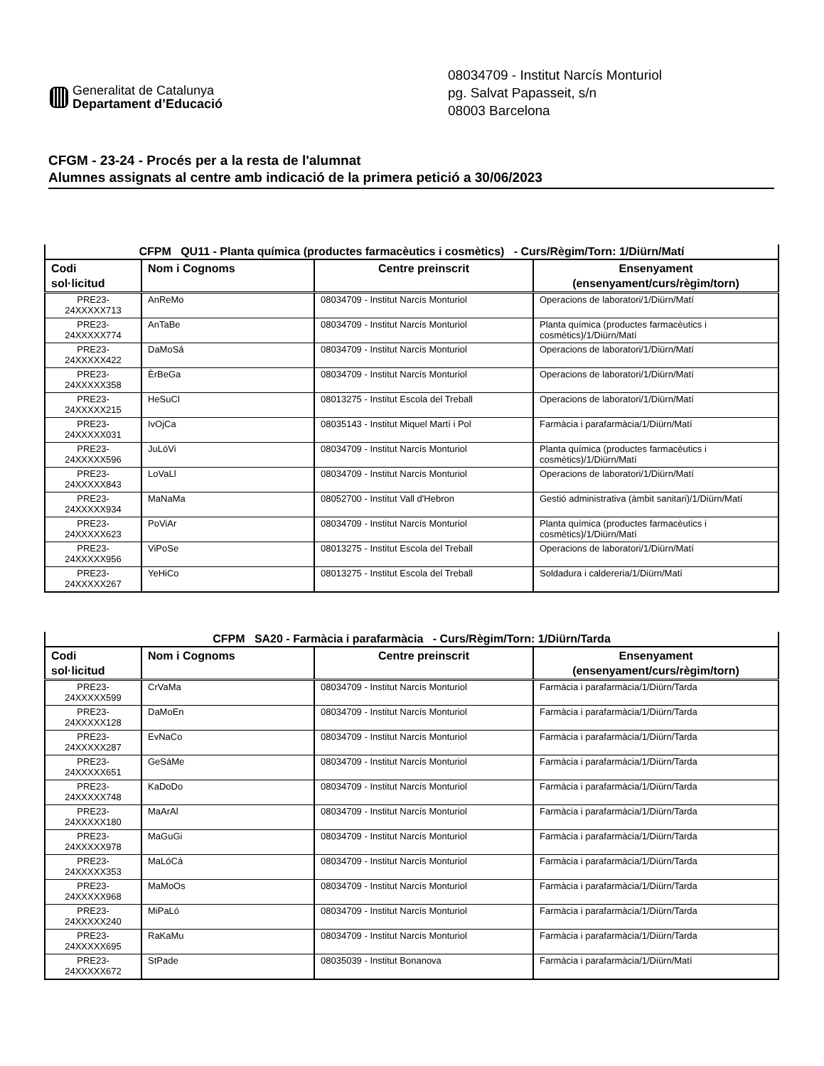Generalitat de Catalunya
Departament d’Educació
08034709 - Institut Narcís Monturiol
pg. Salvat Papasseit, s/n
08003 Barcelona
CFGM - 23-24 - Procés per a la resta de l'alumnat
Alumnes assignats al centre amb indicació de la primera petició a 30/06/2023
| CFPM QU11 - Planta química (productes farmacèutics i cosmètics) - Curs/Règim/Torn: 1/Diürn/Matí | | | |
| --- | --- | --- | --- |
| Codi sol·licitud | Nom i Cognoms | Centre preinscrit | Ensenyament (ensenyament/curs/règim/torn) |
| PRE23- 24XXXXX713 | AnReMo | 08034709 - Institut Narcís Monturiol | Operacions de laboratori/1/Diürn/Matí |
| PRE23- 24XXXXX774 | AnTaBe | 08034709 - Institut Narcís Monturiol | Planta química (productes farmacèutics i cosmètics)/1/Diürn/Matí |
| PRE23- 24XXXXX422 | DaMoSá | 08034709 - Institut Narcís Monturiol | Operacions de laboratori/1/Diürn/Matí |
| PRE23- 24XXXXX358 | ÈrBeGa | 08034709 - Institut Narcís Monturiol | Operacions de laboratori/1/Diürn/Matí |
| PRE23- 24XXXXX215 | HeSuCl | 08013275 - Institut Escola del Treball | Operacions de laboratori/1/Diürn/Matí |
| PRE23- 24XXXXX031 | IvOjCa | 08035143 - Institut Miquel Martí i Pol | Farmàcia i parafarmàcia/1/Diürn/Matí |
| PRE23- 24XXXXX596 | JuLóVi | 08034709 - Institut Narcís Monturiol | Planta química (productes farmacèutics i cosmètics)/1/Diürn/Matí |
| PRE23- 24XXXXX843 | LoVaLl | 08034709 - Institut Narcís Monturiol | Operacions de laboratori/1/Diürn/Matí |
| PRE23- 24XXXXX934 | MaNaMa | 08052700 - Institut Vall d'Hebron | Gestió administrativa (àmbit sanitari)/1/Diürn/Matí |
| PRE23- 24XXXXX623 | PoViAr | 08034709 - Institut Narcís Monturiol | Planta química (productes farmacèutics i cosmètics)/1/Diürn/Matí |
| PRE23- 24XXXXX956 | ViPoSe | 08013275 - Institut Escola del Treball | Operacions de laboratori/1/Diürn/Matí |
| PRE23- 24XXXXX267 | YeHiCo | 08013275 - Institut Escola del Treball | Soldadura i caldereria/1/Diürn/Matí |
| CFPM SA20 - Farmàcia i parafarmàcia - Curs/Règim/Torn: 1/Diürn/Tarda | | | |
| --- | --- | --- | --- |
| Codi sol·licitud | Nom i Cognoms | Centre preinscrit | Ensenyament (ensenyament/curs/règim/torn) |
| PRE23- 24XXXXX599 | CrVaMa | 08034709 - Institut Narcís Monturiol | Farmàcia i parafarmàcia/1/Diürn/Tarda |
| PRE23- 24XXXXX128 | DaMoEn | 08034709 - Institut Narcís Monturiol | Farmàcia i parafarmàcia/1/Diürn/Tarda |
| PRE23- 24XXXXX287 | EvNaCo | 08034709 - Institut Narcís Monturiol | Farmàcia i parafarmàcia/1/Diürn/Tarda |
| PRE23- 24XXXXX651 | GeSáMe | 08034709 - Institut Narcís Monturiol | Farmàcia i parafarmàcia/1/Diürn/Tarda |
| PRE23- 24XXXXX748 | KaDoDo | 08034709 - Institut Narcís Monturiol | Farmàcia i parafarmàcia/1/Diürn/Tarda |
| PRE23- 24XXXXX180 | MaArAl | 08034709 - Institut Narcís Monturiol | Farmàcia i parafarmàcia/1/Diürn/Tarda |
| PRE23- 24XXXXX978 | MaGuGi | 08034709 - Institut Narcís Monturiol | Farmàcia i parafarmàcia/1/Diürn/Tarda |
| PRE23- 24XXXXX353 | MaLóCá | 08034709 - Institut Narcís Monturiol | Farmàcia i parafarmàcia/1/Diürn/Tarda |
| PRE23- 24XXXXX968 | MaMoOs | 08034709 - Institut Narcís Monturiol | Farmàcia i parafarmàcia/1/Diürn/Tarda |
| PRE23- 24XXXXX240 | MiPaLó | 08034709 - Institut Narcís Monturiol | Farmàcia i parafarmàcia/1/Diürn/Tarda |
| PRE23- 24XXXXX695 | RaKaMu | 08034709 - Institut Narcís Monturiol | Farmàcia i parafarmàcia/1/Diürn/Tarda |
| PRE23- 24XXXXX672 | StPade | 08035039 - Institut Bonanova | Farmàcia i parafarmàcia/1/Diürn/Matí |